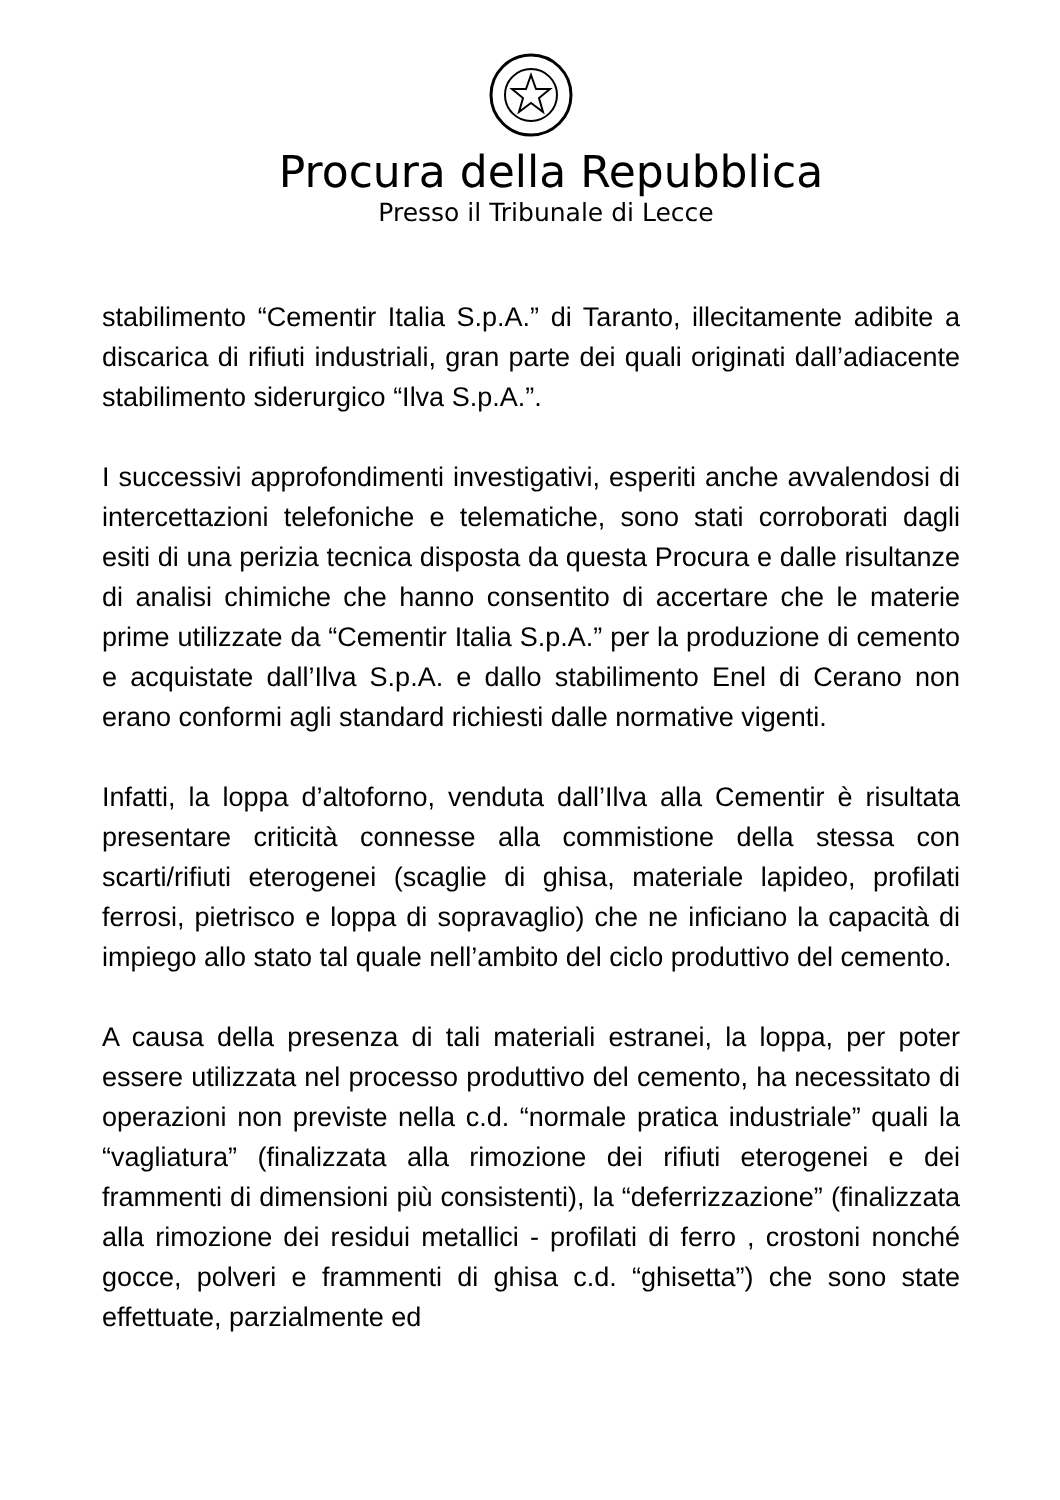Procura della Repubblica
Presso il Tribunale di Lecce
stabilimento “Cementir Italia S.p.A.” di Taranto, illecitamente adibite a discarica di rifiuti industriali, gran parte dei quali originati dall’adiacente stabilimento siderurgico “Ilva S.p.A.”.
I successivi approfondimenti investigativi, esperiti anche avvalendosi di intercettazioni telefoniche e telematiche, sono stati corroborati dagli esiti di una perizia tecnica disposta da questa Procura e dalle risultanze di analisi chimiche che hanno consentito di accertare che le materie prime utilizzate da “Cementir Italia S.p.A.” per la produzione di cemento e acquistate dall’Ilva S.p.A. e dallo stabilimento Enel di Cerano non erano conformi agli standard richiesti dalle normative vigenti.
Infatti, la loppa d’altoforno, venduta dall’Ilva alla Cementir è risultata presentare criticità connesse alla commistione della stessa con scarti/rifiuti eterogenei (scaglie di ghisa, materiale lapideo, profilati ferrosi, pietrisco e loppa di sopravaglio) che ne inficiano la capacità di impiego allo stato tal quale nell’ambito del ciclo produttivo del cemento.
A causa della presenza di tali materiali estranei, la loppa, per poter essere utilizzata nel processo produttivo del cemento, ha necessitato di operazioni non previste nella c.d. “normale pratica industriale” quali la “vagliatura” (finalizzata alla rimozione dei rifiuti eterogenei e dei frammenti di dimensioni più consistenti), la “deferrizzazione” (finalizzata alla rimozione dei residui metallici - profilati di ferro , crostoni nonché gocce, polveri e frammenti di ghisa c.d. “ghisetta”) che sono state effettuate, parzialmente ed